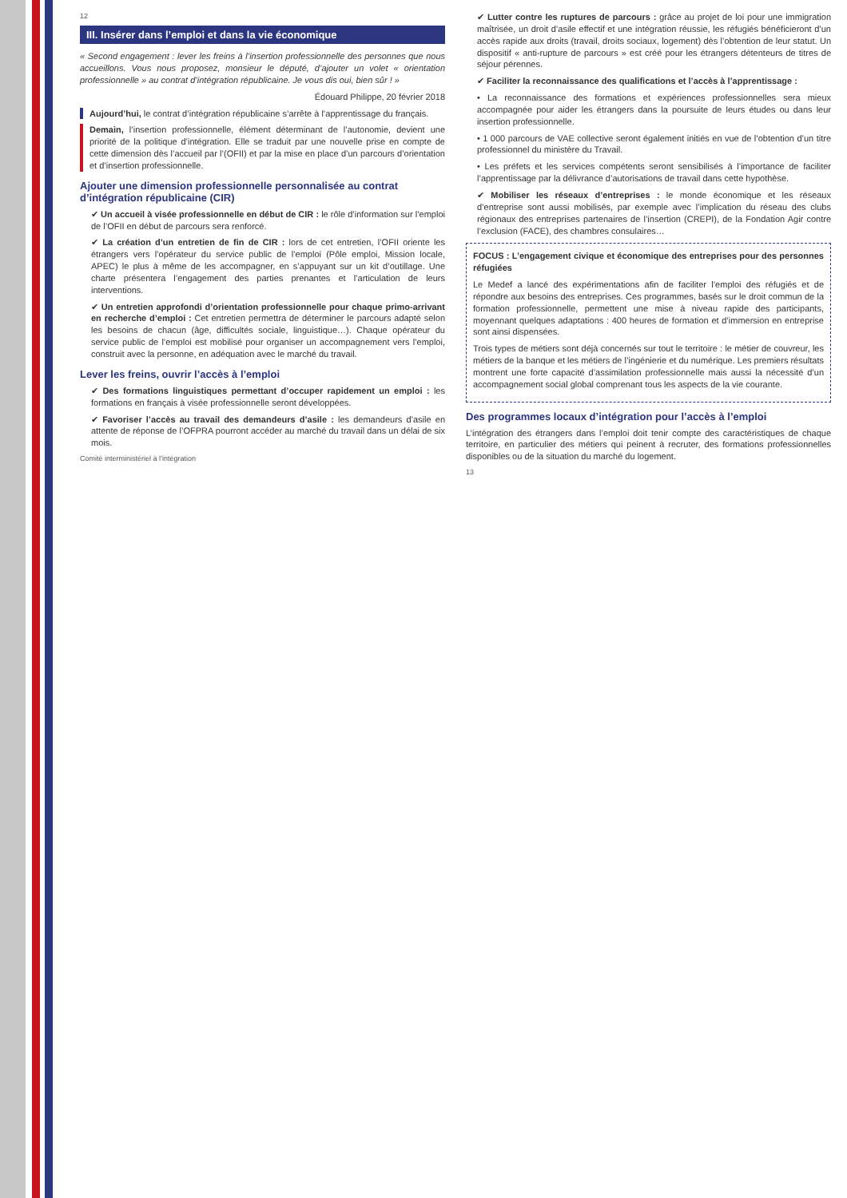12
III. Insérer dans l’emploi et dans la vie économique
« Second engagement : lever les freins à l’insertion professionnelle des personnes que nous accueillons. Vous nous proposez, monsieur le député, d’ajouter un volet « orientation professionnelle » au contrat d’intégration républicaine. Je vous dis oui, bien sûr ! »
Édouard Philippe, 20 février 2018
Aujourd’hui, le contrat d’intégration républicaine s’arrête à l’apprentissage du français.
Demain, l’insertion professionnelle, élément déterminant de l’autonomie, devient une priorité de la politique d’intégration. Elle se traduit par une nouvelle prise en compte de cette dimension dès l’accueil par l’(OFII) et par la mise en place d’un parcours d’orientation et d’insertion professionnelle.
Ajouter une dimension professionnelle personnalisée au contrat d’intégration républicaine (CIR)
✔ Un accueil à visée professionnelle en début de CIR : le rôle d’information sur l’emploi de l’OFII en début de parcours sera renforcé.
✔ La création d’un entretien de fin de CIR : lors de cet entretien, l’OFII oriente les étrangers vers l’opérateur du service public de l’emploi (Pôle emploi, Mission locale, APEC) le plus à même de les accompagner, en s’appuyant sur un kit d’outillage. Une charte présentera l’engagement des parties prenantes et l’articulation de leurs interventions.
✔ Un entretien approfondi d’orientation professionnelle pour chaque primo-arrivant en recherche d’emploi : Cet entretien permettra de déterminer le parcours adapté selon les besoins de chacun (âge, difficultés sociale, linguistique…). Chaque opérateur du service public de l’emploi est mobilisé pour organiser un accompagnement vers l’emploi, construit avec la personne, en adéquation avec le marché du travail.
Lever les freins, ouvrir l’accès à l’emploi
✔ Des formations linguistiques permettant d’occuper rapidement un emploi : les formations en français à visée professionnelle seront développées.
✔ Favoriser l’accès au travail des demandeurs d’asile : les demandeurs d’asile en attente de réponse de l’OFPRA pourront accéder au marché du travail dans un délai de six mois.
Comité interministériel à l’intégration
✔ Lutter contre les ruptures de parcours : grâce au projet de loi pour une immigration maîtrisée, un droit d’asile effectif et une intégration réussie, les réfugiés bénéficieront d’un accès rapide aux droits (travail, droits sociaux, logement) dès l’obtention de leur statut. Un dispositif « anti-rupture de parcours » est créé pour les étrangers détenteurs de titres de séjour pérennes.
✔ Faciliter la reconnaissance des qualifications et l’accès à l’apprentissage :
• La reconnaissance des formations et expériences professionnelles sera mieux accompagnée pour aider les étrangers dans la poursuite de leurs études ou dans leur insertion professionnelle.
• 1 000 parcours de VAE collective seront également initiés en vue de l’obtention d’un titre professionnel du ministère du Travail.
• Les préfets et les services compétents seront sensibilisés à l’importance de faciliter l’apprentissage par la délivrance d’autorisations de travail dans cette hypothèse.
✔ Mobiliser les réseaux d’entreprises : le monde économique et les réseaux d’entreprise sont aussi mobilisés, par exemple avec l’implication du réseau des clubs régionaux des entreprises partenaires de l’insertion (CREPI), de la Fondation Agir contre l’exclusion (FACE), des chambres consulaires…
FOCUS : L’engagement civique et économique des entreprises pour des personnes réfugiées
Le Medef a lancé des expérimentations afin de faciliter l’emploi des réfugiés et de répondre aux besoins des entreprises. Ces programmes, basés sur le droit commun de la formation professionnelle, permettent une mise à niveau rapide des participants, moyennant quelques adaptations : 400 heures de formation et d’immersion en entreprise sont ainsi dispensées.
Trois types de métiers sont déjà concernés sur tout le territoire : le métier de couvreur, les métiers de la banque et les métiers de l’ingénierie et du numérique. Les premiers résultats montrent une forte capacité d’assimilation professionnelle mais aussi la nécessité d’un accompagnement social global comprenant tous les aspects de la vie courante.
Des programmes locaux d’intégration pour l’accès à l’emploi
L’intégration des étrangers dans l’emploi doit tenir compte des caractéristiques de chaque territoire, en particulier des métiers qui peinent à recruter, des formations professionnelles disponibles ou de la situation du marché du logement.
13